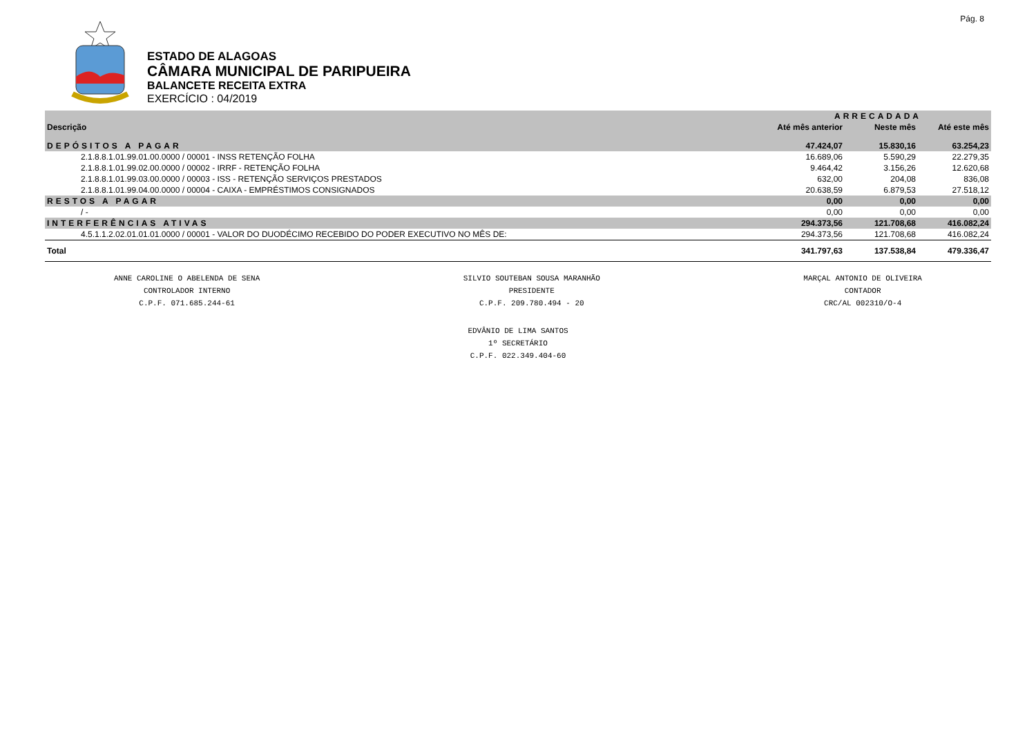Pág. 8
ESTADO DE ALAGOAS
CÂMARA MUNICIPAL DE PARIPUEIRA
BALANCETE RECEITA EXTRA
EXERCÍCIO : 04/2019
| | ARRECADADA | | |
| --- | --- | --- | --- |
| Descrição | Até mês anterior | Neste mês | Até este mês |
| DEPÓSITOS A PAGAR | 47.424,07 | 15.830,16 | 63.254,23 |
| 2.1.8.8.1.01.99.01.00.0000 / 00001 - INSS RETENÇÃO FOLHA | 16.689,06 | 5.590,29 | 22.279,35 |
| 2.1.8.8.1.01.99.02.00.0000 / 00002 - IRRF - RETENÇÃO FOLHA | 9.464,42 | 3.156,26 | 12.620,68 |
| 2.1.8.8.1.01.99.03.00.0000 / 00003 - ISS - RETENÇÃO SERVIÇOS PRESTADOS | 632,00 | 204,08 | 836,08 |
| 2.1.8.8.1.01.99.04.00.0000 / 00004 - CAIXA - EMPRÉSTIMOS CONSIGNADOS | 20.638,59 | 6.879,53 | 27.518,12 |
| RESTOS A PAGAR | 0,00 | 0,00 | 0,00 |
| / - | 0,00 | 0,00 | 0,00 |
| INTERFERÊNCIAS ATIVAS | 294.373,56 | 121.708,68 | 416.082,24 |
| 4.5.1.1.2.02.01.01.01.0000 / 00001 - VALOR DO DUODÉCIMO RECEBIDO DO PODER EXECUTIVO NO MÊS DE: | 294.373,56 | 121.708,68 | 416.082,24 |
| Total | 341.797,63 | 137.538,84 | 479.336,47 |
ANNE CAROLINE O ABELENDA DE SENA
CONTROLADOR INTERNO
C.P.F. 071.685.244-61
SILVIO SOUTEBAN SOUSA MARANHÃO
PRESIDENTE
C.P.F. 209.780.494 - 20
MARÇAL ANTONIO DE OLIVEIRA
CONTADOR
CRC/AL 002310/O-4
EDVÂNIO DE LIMA SANTOS
1º SECRETÁRIO
C.P.F. 022.349.404-60